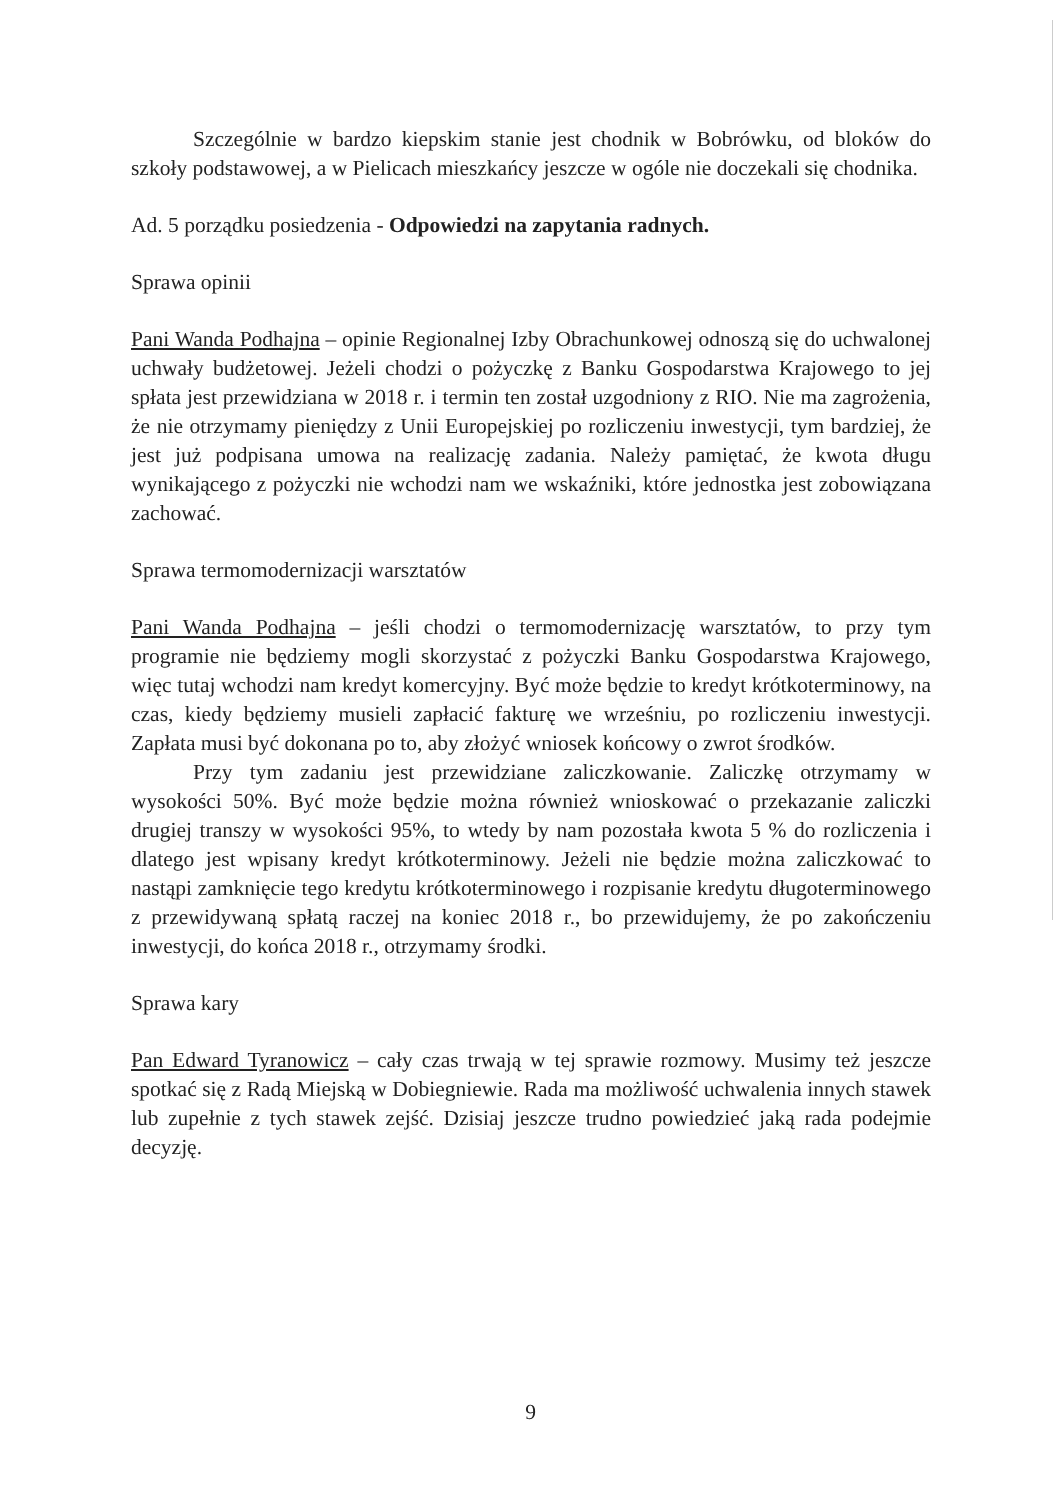Szczególnie w bardzo kiepskim stanie jest chodnik w Bobrówku, od bloków do szkoły podstawowej, a w Pielicach mieszkańcy jeszcze w ogóle nie doczekali się chodnika.
Ad. 5 porządku posiedzenia - Odpowiedzi na zapytania radnych.
Sprawa opinii
Pani Wanda Podhajna – opinie Regionalnej Izby Obrachunkowej odnoszą się do uchwalonej uchwały budżetowej. Jeżeli chodzi o pożyczkę z Banku Gospodarstwa Krajowego to jej spłata jest przewidziana w 2018 r. i termin ten został uzgodniony z RIO. Nie ma zagrożenia, że nie otrzymamy pieniędzy z Unii Europejskiej po rozliczeniu inwestycji, tym bardziej, że jest już podpisana umowa na realizację zadania. Należy pamiętać, że kwota długu wynikającego z pożyczki nie wchodzi nam we wskaźniki, które jednostka jest zobowiązana zachować.
Sprawa termomodernizacji warsztatów
Pani Wanda Podhajna – jeśli chodzi o termomodernizację warsztatów, to przy tym programie nie będziemy mogli skorzystać z pożyczki Banku Gospodarstwa Krajowego, więc tutaj wchodzi nam kredyt komercyjny. Być może będzie to kredyt krótkoterminowy, na czas, kiedy będziemy musieli zapłacić fakturę we wrześniu, po rozliczeniu inwestycji. Zapłata musi być dokonana po to, aby złożyć wniosek końcowy o zwrot środków.
Przy tym zadaniu jest przewidziane zaliczkowanie. Zaliczkę otrzymamy w wysokości 50%. Być może będzie można również wnioskować o przekazanie zaliczki drugiej transzy w wysokości 95%, to wtedy by nam pozostała kwota 5 % do rozliczenia i dlatego jest wpisany kredyt krótkoterminowy. Jeżeli nie będzie można zaliczkować to nastąpi zamknięcie tego kredytu krótkoterminowego i rozpisanie kredytu długoterminowego z przewidywaną spłatą raczej na koniec 2018 r., bo przewidujemy, że po zakończeniu inwestycji, do końca 2018 r., otrzymamy środki.
Sprawa kary
Pan Edward Tyranowicz – cały czas trwają w tej sprawie rozmowy. Musimy też jeszcze spotkać się z Radą Miejską w Dobiegniewie. Rada ma możliwość uchwalenia innych stawek lub zupełnie z tych stawek zejść. Dzisiaj jeszcze trudno powiedzieć jaką rada podejmie decyzję.
9